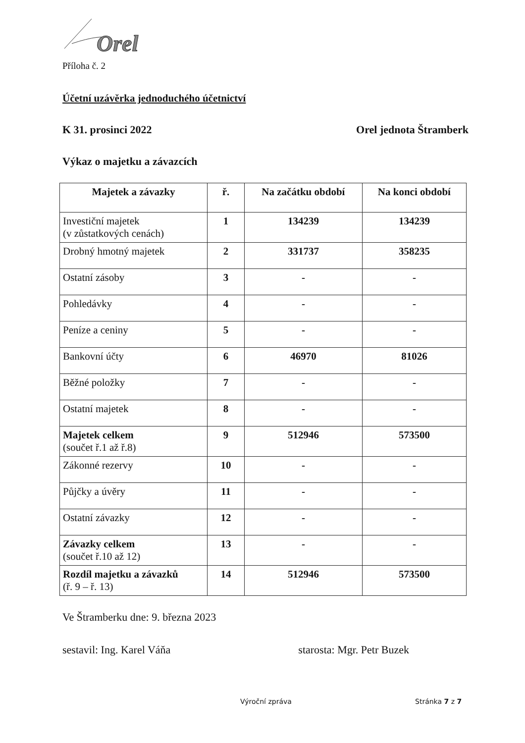Orel
Příloha č. 2
Účetní uzávěrka jednoduchého účetnictví
K 31. prosinci 2022 Orel jednota Štramberk
Výkaz o majetku a závazcích
| Majetek a závazky | ř. | Na začátku období | Na konci období |
| --- | --- | --- | --- |
| Investiční majetek (v zůstatkových cenách) | 1 | 134239 | 134239 |
| Drobný hmotný majetek | 2 | 331737 | 358235 |
| Ostatní zásoby | 3 | - | - |
| Pohledávky | 4 | - | - |
| Peníze a ceniny | 5 | - | - |
| Bankovní účty | 6 | 46970 | 81026 |
| Běžné položky | 7 | - | - |
| Ostatní majetek | 8 | - | - |
| Majetek celkem (součet ř.1 až ř.8) | 9 | 512946 | 573500 |
| Zákonné rezervy | 10 | - | - |
| Půjčky a úvěry | 11 | - | - |
| Ostatní závazky | 12 | - | - |
| Závazky celkem (součet ř.10 až 12) | 13 | - | - |
| Rozdíl majetku a závazků (ř. 9 – ř. 13) | 14 | 512946 | 573500 |
Ve Štramberku dne: 9. března 2023
sestavil: Ing. Karel Váňa starosta: Mgr. Petr Buzek
Výroční zpráva Stránka 7 z 7